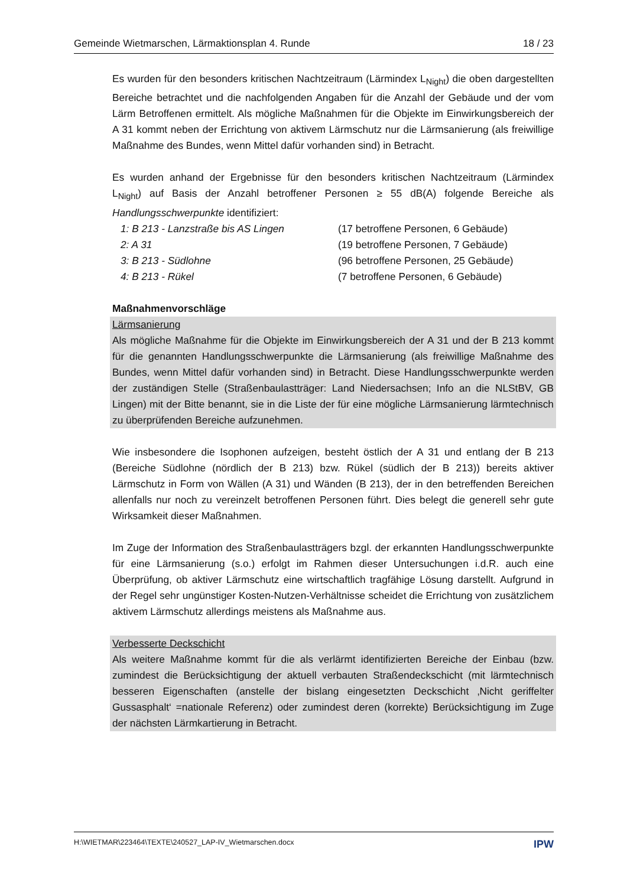Gemeinde Wietmarschen, Lärmaktionsplan 4. Runde 18 / 23
Es wurden für den besonders kritischen Nachtzeitraum (Lärmindex L<sub>Night</sub>) die oben dargestellten Bereiche betrachtet und die nachfolgenden Angaben für die Anzahl der Gebäude und der vom Lärm Betroffenen ermittelt. Als mögliche Maßnahmen für die Objekte im Einwirkungsbereich der A 31 kommt neben der Errichtung von aktivem Lärmschutz nur die Lärmsanierung (als freiwillige Maßnahme des Bundes, wenn Mittel dafür vorhanden sind) in Betracht.
Es wurden anhand der Ergebnisse für den besonders kritischen Nachtzeitraum (Lärmindex L<sub>Night</sub>) auf Basis der Anzahl betroffener Personen ≥ 55 dB(A) folgende Bereiche als Handlungsschwerpunkte identifiziert:
1: B 213 - Lanzstraße bis AS Lingen (17 betroffene Personen, 6 Gebäude) 2: A 31 (19 betroffene Personen, 7 Gebäude) 3: B 213 - Südlohne (96 betroffene Personen, 25 Gebäude) 4: B 213 - Rükel (7 betroffene Personen, 6 Gebäude)
Maßnahmenvorschläge
Lärmsanierung
Als mögliche Maßnahme für die Objekte im Einwirkungsbereich der A 31 und der B 213 kommt für die genannten Handlungsschwerpunkte die Lärmsanierung (als freiwillige Maßnahme des Bundes, wenn Mittel dafür vorhanden sind) in Betracht. Diese Handlungsschwerpunkte werden der zuständigen Stelle (Straßenbaulastträger: Land Niedersachsen; Info an die NLStBV, GB Lingen) mit der Bitte benannt, sie in die Liste der für eine mögliche Lärmsanierung lärmtechnisch zu überprüfenden Bereiche aufzunehmen.
Wie insbesondere die Isophonen aufzeigen, besteht östlich der A 31 und entlang der B 213 (Bereiche Südlohne (nördlich der B 213) bzw. Rükel (südlich der B 213)) bereits aktiver Lärmschutz in Form von Wällen (A 31) und Wänden (B 213), der in den betreffenden Bereichen allenfalls nur noch zu vereinzelt betroffenen Personen führt. Dies belegt die generell sehr gute Wirksamkeit dieser Maßnahmen.
Im Zuge der Information des Straßenbaulastträgers bzgl. der erkannten Handlungsschwerpunkte für eine Lärmsanierung (s.o.) erfolgt im Rahmen dieser Untersuchungen i.d.R. auch eine Überprüfung, ob aktiver Lärmschutz eine wirtschaftlich tragfähige Lösung darstellt. Aufgrund in der Regel sehr ungünstiger Kosten-Nutzen-Verhältnisse scheidet die Errichtung von zusätzlichem aktivem Lärmschutz allerdings meistens als Maßnahme aus.
Verbesserte Deckschicht
Als weitere Maßnahme kommt für die als verlärmt identifizierten Bereiche der Einbau (bzw. zumindest die Berücksichtigung der aktuell verbauten Straßendeckschicht (mit lärmtechnisch besseren Eigenschaften (anstelle der bislang eingesetzten Deckschicht ‚Nicht geriffelter Gussasphalt‘ =nationale Referenz) oder zumindest deren (korrekte) Berücksichtigung im Zuge der nächsten Lärmkartierung in Betracht.
H:\WIETMAR\223464\TEXTE\240527_LAP-IV_Wietmarschen.docx IPW